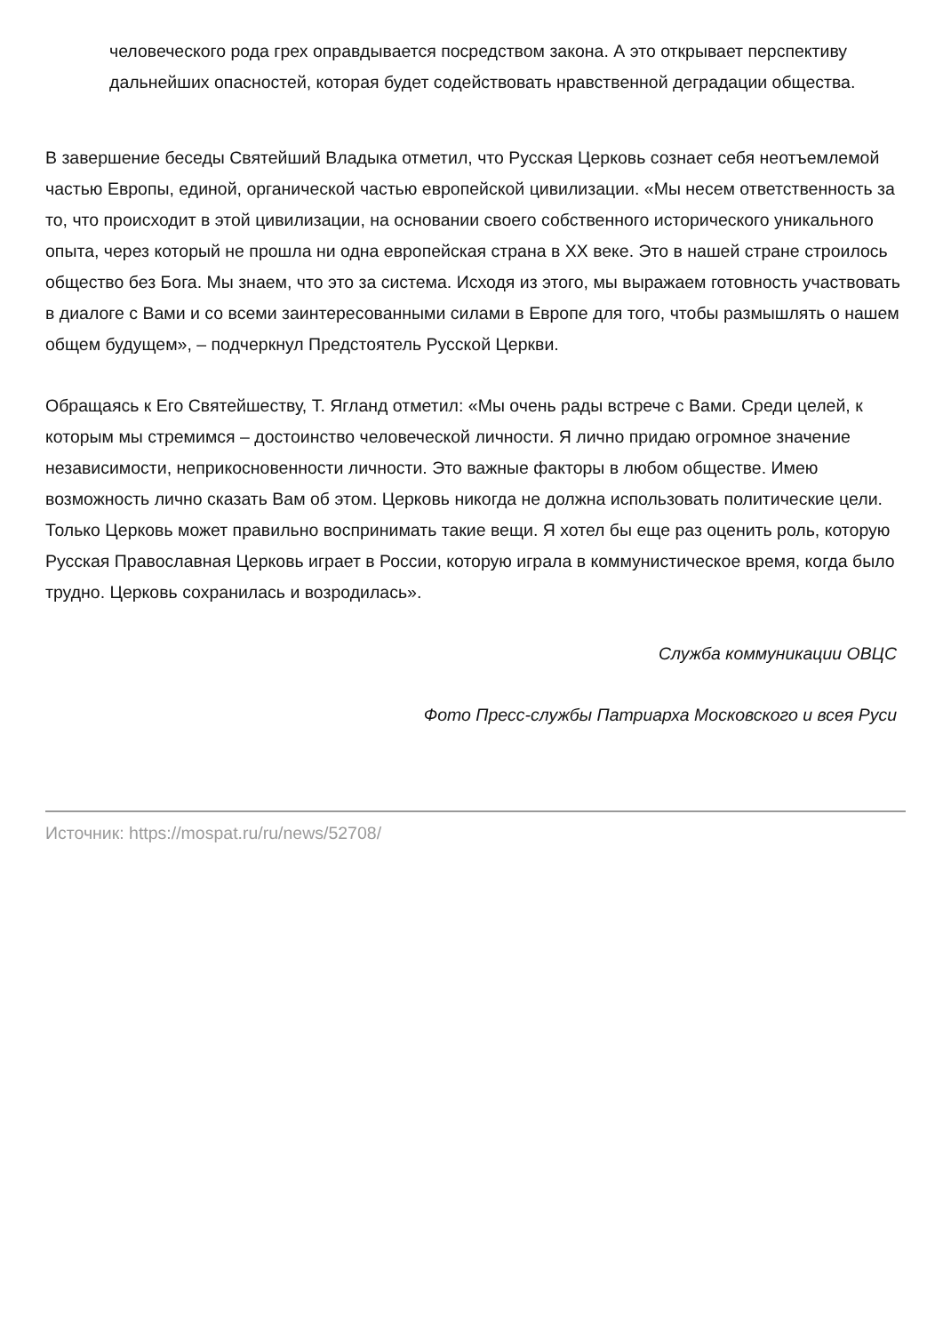человеческого рода грех оправдывается посредством закона. А это открывает перспективу дальнейших опасностей, которая будет содействовать нравственной деградации общества.
В завершение беседы Святейший Владыка отметил, что Русская Церковь сознает себя неотъемлемой частью Европы, единой, органической частью европейской цивилизации. «Мы несем ответственность за то, что происходит в этой цивилизации, на основании своего собственного исторического уникального опыта, через который не прошла ни одна европейская страна в XX веке. Это в нашей стране строилось общество без Бога. Мы знаем, что это за система. Исходя из этого, мы выражаем готовность участвовать в диалоге с Вами и со всеми заинтересованными силами в Европе для того, чтобы размышлять о нашем общем будущем», – подчеркнул Предстоятель Русской Церкви.
Обращаясь к Его Святейшеству, Т. Ягланд отметил: «Мы очень рады встрече с Вами. Среди целей, к которым мы стремимся – достоинство человеческой личности. Я лично придаю огромное значение независимости, неприкосновенности личности. Это важные факторы в любом обществе. Имею возможность лично сказать Вам об этом. Церковь никогда не должна использовать политические цели. Только Церковь может правильно воспринимать такие вещи. Я хотел бы еще раз оценить роль, которую Русская Православная Церковь играет в России, которую играла в коммунистическое время, когда было трудно. Церковь сохранилась и возродилась».
Служба коммуникации ОВЦС
Фото Пресс-службы Патриарха Московского и всея Руси
Источник: https://mospat.ru/ru/news/52708/